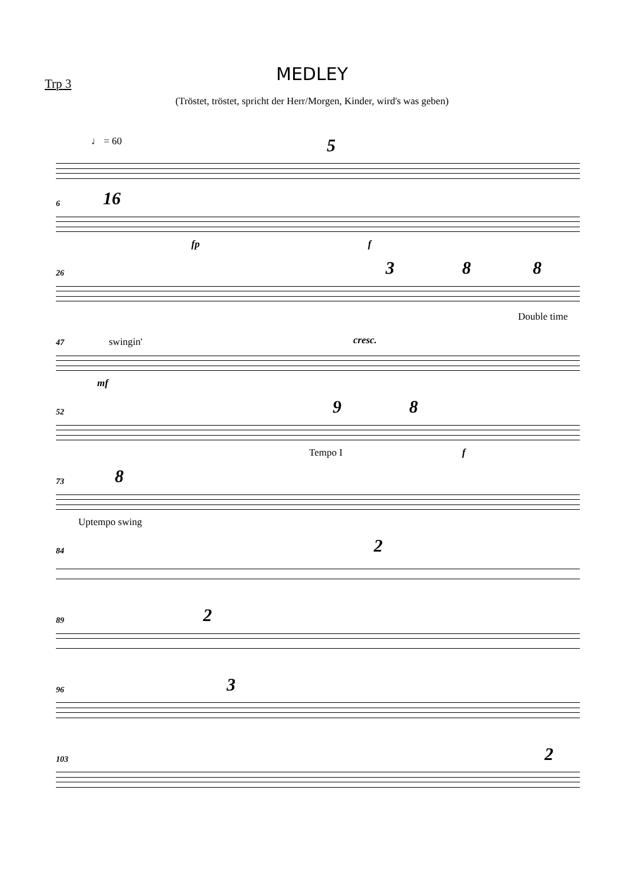Trp 3
MEDLEY
(Tröstet, tröstet, spricht der Herr/Morgen, Kinder, wird's was geben)
♩ = 60 5
6 16
fp f
26 3 8 8
Double time
47 swingin' cresc.
mf
52 9 8
Tempo I f
73 8
Uptempo swing
84 2
89 2
96 3
103 2